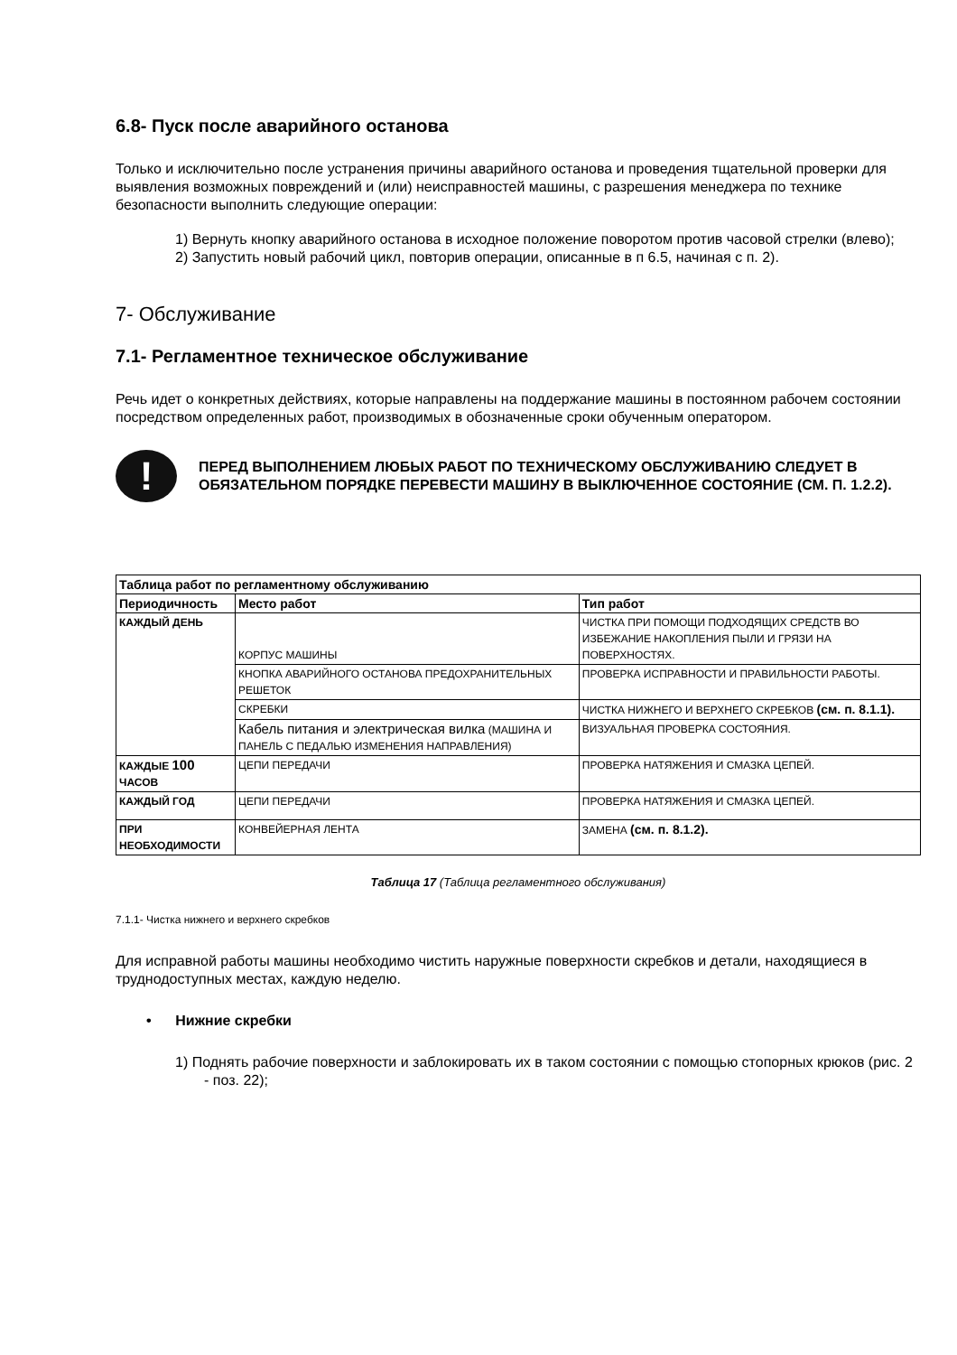6.8- Пуск после аварийного останова
Только и исключительно после устранения причины аварийного останова и проведения тщательной проверки для выявления возможных повреждений и (или) неисправностей машины, с разрешения менеджера по технике безопасности выполнить следующие операции:
1) Вернуть кнопку аварийного останова в исходное положение поворотом против часовой стрелки (влево);
2) Запустить новый рабочий цикл, повторив операции, описанные в п 6.5, начиная с п. 2).
7- Обслуживание
7.1- Регламентное техническое обслуживание
Речь идет о конкретных действиях, которые направлены на поддержание машины в постоянном рабочем состоянии посредством определенных работ, производимых в обозначенные сроки обученным оператором.
!
ПЕРЕД ВЫПОЛНЕНИЕМ ЛЮБЫХ РАБОТ ПО ТЕХНИЧЕСКОМУ ОБСЛУЖИВАНИЮ СЛЕДУЕТ В ОБЯЗАТЕЛЬНОМ ПОРЯДКЕ ПЕРЕВЕСТИ МАШИНУ В ВЫКЛЮЧЕННОЕ СОСТОЯНИЕ (СМ. П. 1.2.2).
| Таблица работ по регламентному обслуживанию | | |
| --- | --- | --- |
| Периодичность | Место работ | Тип работ |
| КАЖДЫЙ ДЕНЬ | КОРПУС МАШИНЫ | ЧИСТКА ПРИ ПОМОЩИ ПОДХОДЯЩИХ СРЕДСТВ ВО ИЗБЕЖАНИЕ НАКОПЛЕНИЯ ПЫЛИ И ГРЯЗИ НА ПОВЕРХНОСТЯХ. |
| | КНОПКА АВАРИЙНОГО ОСТАНОВА ПРЕДОХРАНИТЕЛЬНЫХ РЕШЕТОК | ПРОВЕРКА ИСПРАВНОСТИ И ПРАВИЛЬНОСТИ РАБОТЫ. |
| | СКРЕБКИ | ЧИСТКА НИЖНЕГО И ВЕРХНЕГО СКРЕБКОВ (см. п. 8.1.1). |
| | Кабель питания и электрическая вилка (МАШИНА И ПАНЕЛЬ С ПЕДАЛЬЮ ИЗМЕНЕНИЯ НАПРАВЛЕНИЯ) | ВИЗУАЛЬНАЯ ПРОВЕРКА СОСТОЯНИЯ. |
| КАЖДЫЕ 100 ЧАСОВ | ЦЕПИ ПЕРЕДАЧИ | ПРОВЕРКА НАТЯЖЕНИЯ И СМАЗКА ЦЕПЕЙ. |
| КАЖДЫЙ ГОД | ЦЕПИ ПЕРЕДАЧИ | ПРОВЕРКА НАТЯЖЕНИЯ И СМАЗКА ЦЕПЕЙ. |
| ПРИ НЕОБХОДИМОСТИ | КОНВЕЙЕРНАЯ ЛЕНТА | ЗАМЕНА (см. п. 8.1.2). |
Таблица 17 (Таблица регламентного обслуживания)
7.1.1- Чистка нижнего и верхнего скребков
Для исправной работы машины необходимо чистить наружные поверхности скребков и детали, находящиеся в труднодоступных местах, каждую неделю.
• Нижние скребки
1) Поднять рабочие поверхности и заблокировать их в таком состоянии с помощью стопорных крюков (рис. 2 - поз. 22);